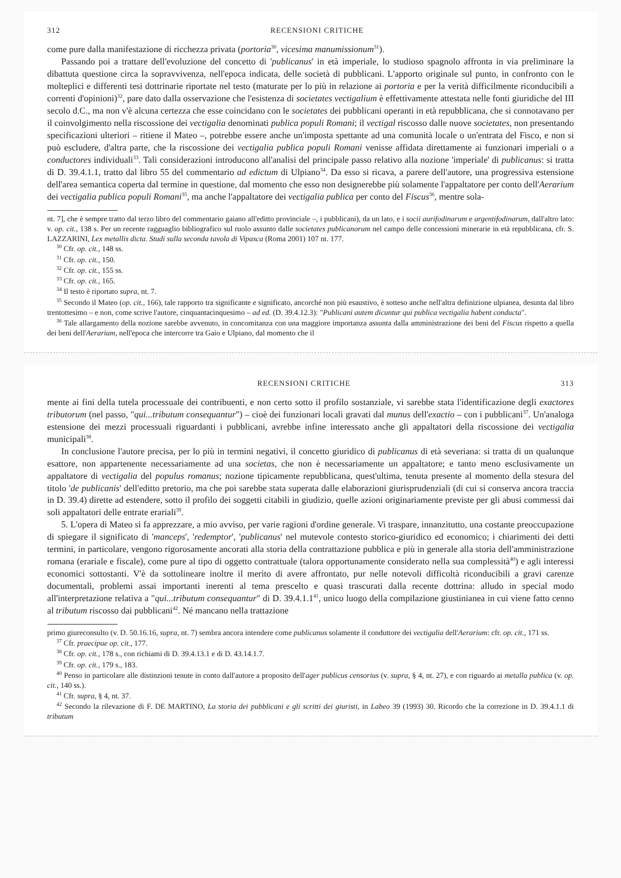312 RECENSIONI CRITICHE
come pure dalla manifestazione di ricchezza privata (portoria<sup>30</sup>, vicesima manumissionum<sup>31</sup>).
Passando poi a trattare dell'evoluzione del concetto di 'publicanus' in età imperiale, lo studioso spagnolo affronta in via preliminare la dibattuta questione circa la sopravvivenza, nell'epoca indicata, delle società di pubblicani. L'apporto originale sul punto, in confronto con le molteplici e differenti tesi dottrinarie riportate nel testo (maturate per lo più in relazione ai portoria e per la verità difficilmente riconducibili a correnti d'opinioni)<sup>32</sup>, pare dato dalla osservazione che l'esistenza di societates vectigalium è effettivamente attestata nelle fonti giuridiche del III secolo d.C., ma non v'è alcuna certezza che esse coincidano con le societates dei pubblicani operanti in età repubblicana, che si connotavano per il coinvolgimento nella riscossione dei vectigalia denominati publica populi Romani; il vectigal riscosso dalle nuove societates, non presentando specificazioni ulteriori – ritiene il Mateo –, potrebbe essere anche un'imposta spettante ad una comunità locale o un'entrata del Fisco, e non si può escludere, d'altra parte, che la riscossione dei vectigalia publica populi Romani venisse affidata direttamente ai funzionari imperiali o a conductores individuali<sup>33</sup>. Tali considerazioni introducono all'analisi del principale passo relativo alla nozione 'imperiale' di publicanus: si tratta di D. 39.4.1.1, tratto dal libro 55 del commentario ad edictum di Ulpiano<sup>34</sup>. Da esso si ricava, a parere dell'autore, una progressiva estensione dell'area semantica coperta dal termine in questione, dal momento che esso non designerebbe più solamente l'appaltatore per conto dell'Aerarium dei vectigalia publica populi Romani<sup>35</sup>, ma anche l'appaltatore dei vectigalia publica per conto del Fiscus<sup>36</sup>, mentre sola-
nt. 7], che è sempre tratto dal terzo libro del commentario gaiano all'editto provinciale –, i pubblicani), da un lato, e i socii aurifodinarum e argentifodinarum, dall'altro lato: v. op. cit., 138 s. Per un recente ragguaglio bibliografico sul ruolo assunto dalle societates publicanorum nel campo delle concessioni minerarie in età repubblicana, cfr. S. LAZZARINI, Lex metallis dicta. Studi sulla seconda tavola di Vipasca (Roma 2001) 107 nt. 177.
<sup>30</sup> Cfr. op. cit., 148 ss.
<sup>31</sup> Cfr. op. cit., 150.
<sup>32</sup> Cfr. op. cit., 155 ss.
<sup>33</sup> Cfr. op. cit., 165.
<sup>34</sup> Il testo è riportato supra, nt. 7.
<sup>35</sup> Secondo il Mateo (op. cit., 166), tale rapporto tra significante e significato, ancorché non più esaustivo, è sotteso anche nell'altra definizione ulpianea, desunta dal libro trentottesimo – e non, come scrive l'autore, cinquantacinquesimo – ad ed. (D. 39.4.12.3): "Publicani autem dicuntur qui publica vectigalia habent conducta".
<sup>36</sup> Tale allargamento della nozione sarebbe avvenuto, in concomitanza con una maggiore importanza assunta dalla amministrazione dei beni del Fiscus rispetto a quella dei beni dell'Aerarium, nell'epoca che intercorre tra Gaio e Ulpiano, dal momento che il
RECENSIONI CRITICHE 313
mente ai fini della tutela processuale dei contribuenti, e non certo sotto il profilo sostanziale, vi sarebbe stata l'identificazione degli exactores tributorum (nel passo, "qui...tributum consequantur") – cioè dei funzionari locali gravati dal munus dell'exactio – con i pubblicani<sup>37</sup>. Un'analoga estensione dei mezzi processuali riguardanti i pubblicani, avrebbe infine interessato anche gli appaltatori della riscossione dei vectigalia municipali<sup>38</sup>.
In conclusione l'autore precisa, per lo più in termini negativi, il concetto giuridico di publicanus di età severiana: si tratta di un qualunque esattore, non appartenente necessariamente ad una societas, che non è necessariamente un appaltatore; e tanto meno esclusivamente un appaltatore di vectigalia del populus romanus; nozione tipicamente repubblicana, quest'ultima, tenuta presente al momento della stesura del titolo 'de publicanis' dell'editto pretorio, ma che poi sarebbe stata superata dalle elaborazioni giurisprudenziali (di cui si conserva ancora traccia in D. 39.4) dirette ad estendere, sotto il profilo dei soggetti citabili in giudizio, quelle azioni originariamente previste per gli abusi commessi dai soli appaltatori delle entrate erariali<sup>39</sup>.
5. L'opera di Mateo si fa apprezzare, a mio avviso, per varie ragioni d'ordine generale. Vi traspare, innanzitutto, una costante preoccupazione di spiegare il significato di 'manceps', 'redemptor', 'publicanus' nel mutevole contesto storico-giuridico ed economico; i chiarimenti dei detti termini, in particolare, vengono rigorosamente ancorati alla storia della contrattazione pubblica e più in generale alla storia dell'amministrazione romana (erariale e fiscale), come pure al tipo di oggetto contrattuale (talora opportunamente considerato nella sua complessità<sup>40</sup>) e agli interessi economici sottostanti. V'è da sottolineare inoltre il merito di avere affrontato, pur nelle notevoli difficoltà riconducibili a gravi carenze documentali, problemi assai importanti inerenti al tema prescelto e quasi trascurati dalla recente dottrina: alludo in special modo all'interpretazione relativa a "qui...tributum consequantur" di D. 39.4.1.1<sup>41</sup>, unico luogo della compilazione giustinianea in cui viene fatto cenno al tributum riscosso dai pubblicani<sup>42</sup>. Né mancano nella trattazione
primo giureconsulto (v. D. 50.16.16, supra, nt. 7) sembra ancora intendere come publicanus solamente il conduttore dei vectigalia dell'Aerarium: cfr. op. cit., 171 ss.
<sup>37</sup> Cfr. praecipue op. cit., 177.
<sup>38</sup> Cfr. op. cit., 178 s., con richiami di D. 39.4.13.1 e di D. 43.14.1.7.
<sup>39</sup> Cfr. op. cit., 179 s., 183.
<sup>40</sup> Penso in particolare alle distinzioni tenute in conto dall'autore a proposito dell'ager publicus censorius (v. supra, § 4, nt. 27), e con riguardo ai metalla publica (v. op. cit., 140 ss.).
<sup>41</sup> Cfr. supra, § 4, nt. 37.
<sup>42</sup> Secondo la rilevazione di F. DE MARTINO, La storia dei pubblicani e gli scritti dei giuristi, in Labeo 39 (1993) 30. Ricordo che la correzione in D. 39.4.1.1 di tributum